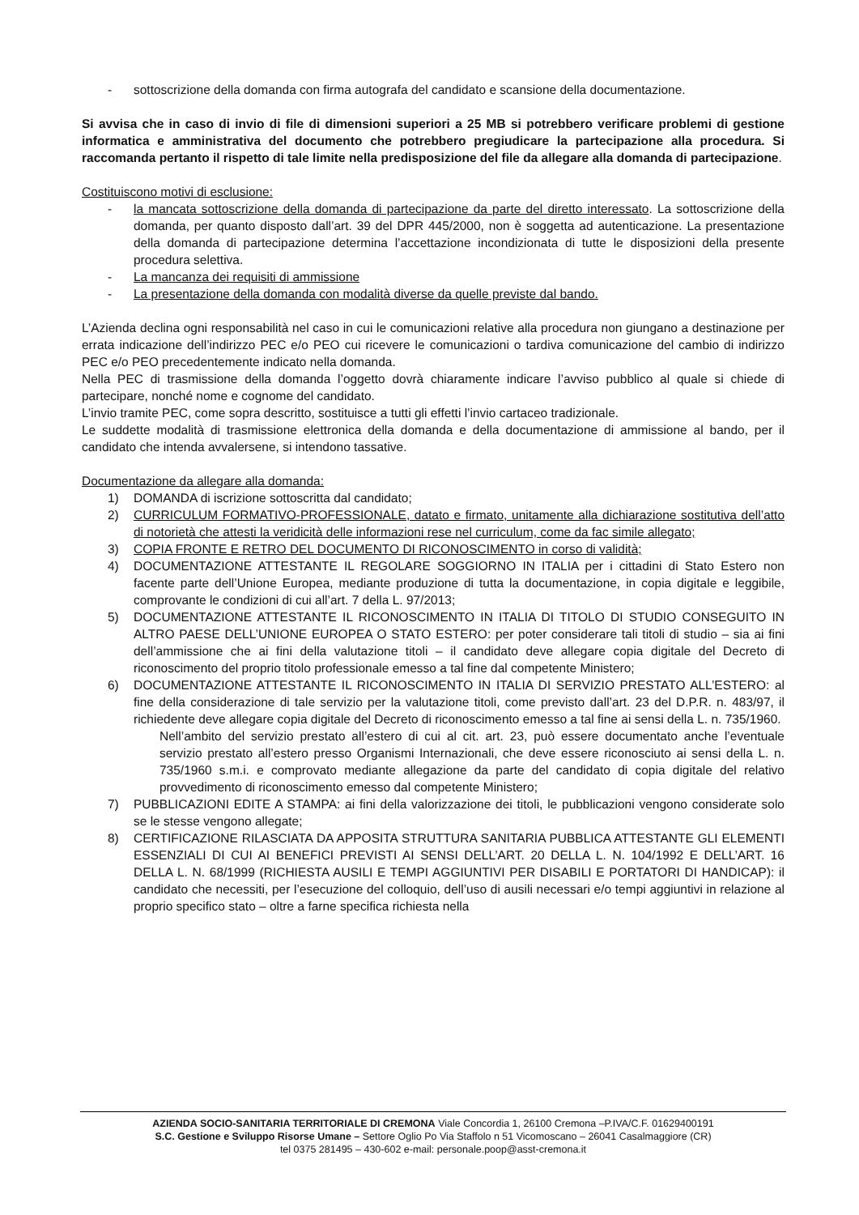- sottoscrizione della domanda con firma autografa del candidato e scansione della documentazione.
Si avvisa che in caso di invio di file di dimensioni superiori a 25 MB si potrebbero verificare problemi di gestione informatica e amministrativa del documento che potrebbero pregiudicare la partecipazione alla procedura. Si raccomanda pertanto il rispetto di tale limite nella predisposizione del file da allegare alla domanda di partecipazione.
Costituiscono motivi di esclusione:
- la mancata sottoscrizione della domanda di partecipazione da parte del diretto interessato. La sottoscrizione della domanda, per quanto disposto dall’art. 39 del DPR 445/2000, non è soggetta ad autenticazione. La presentazione della domanda di partecipazione determina l’accettazione incondizionata di tutte le disposizioni della presente procedura selettiva.
- La mancanza dei requisiti di ammissione
- La presentazione della domanda con modalità diverse da quelle previste dal bando.
L’Azienda declina ogni responsabilità nel caso in cui le comunicazioni relative alla procedura non giungano a destinazione per errata indicazione dell’indirizzo PEC e/o PEO cui ricevere le comunicazioni o tardiva comunicazione del cambio di indirizzo PEC e/o PEO precedentemente indicato nella domanda.
Nella PEC di trasmissione della domanda l’oggetto dovrà chiaramente indicare l’avviso pubblico al quale si chiede di partecipare, nonché nome e cognome del candidato.
L’invio tramite PEC, come sopra descritto, sostituisce a tutti gli effetti l’invio cartaceo tradizionale.
Le suddette modalità di trasmissione elettronica della domanda e della documentazione di ammissione al bando, per il candidato che intenda avvalersene, si intendono tassative.
Documentazione da allegare alla domanda:
1) DOMANDA di iscrizione sottoscritta dal candidato;
2) CURRICULUM FORMATIVO-PROFESSIONALE, datato e firmato, unitamente alla dichiarazione sostitutiva dell’atto di notorietà che attesti la veridicità delle informazioni rese nel curriculum, come da fac simile allegato;
3) COPIA FRONTE E RETRO DEL DOCUMENTO DI RICONOSCIMENTO in corso di validità;
4) DOCUMENTAZIONE ATTESTANTE IL REGOLARE SOGGIORNO IN ITALIA per i cittadini di Stato Estero non facente parte dell’Unione Europea, mediante produzione di tutta la documentazione, in copia digitale e leggibile, comprovante le condizioni di cui all’art. 7 della L. 97/2013;
5) DOCUMENTAZIONE ATTESTANTE IL RICONOSCIMENTO IN ITALIA DI TITOLO DI STUDIO CONSEGUITO IN ALTRO PAESE DELL’UNIONE EUROPEA O STATO ESTERO: per poter considerare tali titoli di studio – sia ai fini dell’ammissione che ai fini della valutazione titoli – il candidato deve allegare copia digitale del Decreto di riconoscimento del proprio titolo professionale emesso a tal fine dal competente Ministero;
6) DOCUMENTAZIONE ATTESTANTE IL RICONOSCIMENTO IN ITALIA DI SERVIZIO PRESTATO ALL’ESTERO: al fine della considerazione di tale servizio per la valutazione titoli, come previsto dall’art. 23 del D.P.R. n. 483/97, il richiedente deve allegare copia digitale del Decreto di riconoscimento emesso a tal fine ai sensi della L. n. 735/1960.
Nell’ambito del servizio prestato all’estero di cui al cit. art. 23, può essere documentato anche l’eventuale servizio prestato all’estero presso Organismi Internazionali, che deve essere riconosciuto ai sensi della L. n. 735/1960 s.m.i. e comprovato mediante allegazione da parte del candidato di copia digitale del relativo provvedimento di riconoscimento emesso dal competente Ministero;
7) PUBBLICAZIONI EDITE A STAMPA: ai fini della valorizzazione dei titoli, le pubblicazioni vengono considerate solo se le stesse vengono allegate;
8) CERTIFICAZIONE RILASCIATA DA APPOSITA STRUTTURA SANITARIA PUBBLICA ATTESTANTE GLI ELEMENTI ESSENZIALI DI CUI AI BENEFICI PREVISTI AI SENSI DELL’ART. 20 DELLA L. N. 104/1992 E DELL’ART. 16 DELLA L. N. 68/1999 (RICHIESTA AUSILI E TEMPI AGGIUNTIVI PER DISABILI E PORTATORI DI HANDICAP): il candidato che necessiti, per l’esecuzione del colloquio, dell’uso di ausili necessari e/o tempi aggiuntivi in relazione al proprio specifico stato – oltre a farne specifica richiesta nella
AZIENDA SOCIO-SANITARIA TERRITORIALE DI CREMONA Viale Concordia 1, 26100 Cremona –P.IVA/C.F. 01629400191
S.C. Gestione e Sviluppo Risorse Umane – Settore Oglio Po Via Staffolo n 51 Vicomoscano – 26041 Casalmaggiore (CR)
tel 0375 281495 – 430-602 e-mail: personale.poop@asst-cremona.it